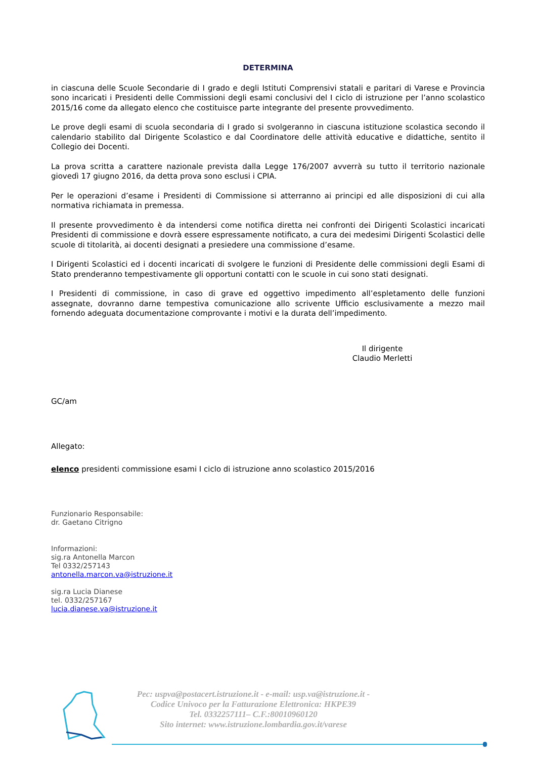DETERMINA
in ciascuna delle Scuole Secondarie di I grado e degli Istituti Comprensivi statali e paritari di Varese e Provincia sono incaricati i Presidenti delle Commissioni degli esami conclusivi del I ciclo di istruzione per l’anno scolastico 2015/16 come da allegato elenco che costituisce parte integrante del presente provvedimento.
Le prove degli esami di scuola secondaria di I grado si svolgeranno in ciascuna istituzione scolastica secondo il calendario stabilito dal Dirigente Scolastico e dal Coordinatore delle attività educative e didattiche, sentito il Collegio dei Docenti.
La prova scritta a carattere nazionale prevista dalla Legge 176/2007 avverrà su tutto il territorio nazionale giovedì 17 giugno 2016, da detta prova sono esclusi i CPIA.
Per le operazioni d’esame i Presidenti di Commissione si atterranno ai principi ed alle disposizioni di cui alla normativa richiamata in premessa.
Il presente provvedimento è da intendersi come notifica diretta nei confronti dei Dirigenti Scolastici incaricati Presidenti di commissione e dovrà essere espressamente notificato, a cura dei medesimi Dirigenti Scolastici delle scuole di titolarità, ai docenti designati a presiedere una commissione d’esame.
I Dirigenti Scolastici ed i docenti incaricati di svolgere le funzioni di Presidente delle commissioni degli Esami di Stato prenderanno tempestivamente gli opportuni contatti con le scuole in cui sono stati designati.
I Presidenti di commissione, in caso di grave ed oggettivo impedimento all’espletamento delle funzioni assegnate, dovranno darne tempestiva comunicazione allo scrivente Ufficio esclusivamente a mezzo mail fornendo adeguata documentazione comprovante i motivi e la durata dell’impedimento.
Il dirigente
Claudio Merletti
GC/am
Allegato:
elenco presidenti commissione esami I ciclo di istruzione anno scolastico 2015/2016
Funzionario Responsabile:
dr. Gaetano Citrigno
Informazioni:
sig.ra Antonella Marcon
Tel 0332/257143
antonella.marcon.va@istruzione.it
sig.ra Lucia Dianese
tel. 0332/257167
lucia.dianese.va@istruzione.it
Pec: uspva@postacert.istruzione.it - e-mail: usp.va@istruzione.it -
Codice Univoco per la Fatturazione Elettronica: HKPE39
Tel. 0332257111– C.F.:80010960120
Sito internet: www.istruzione.lombardia.gov.it/varese